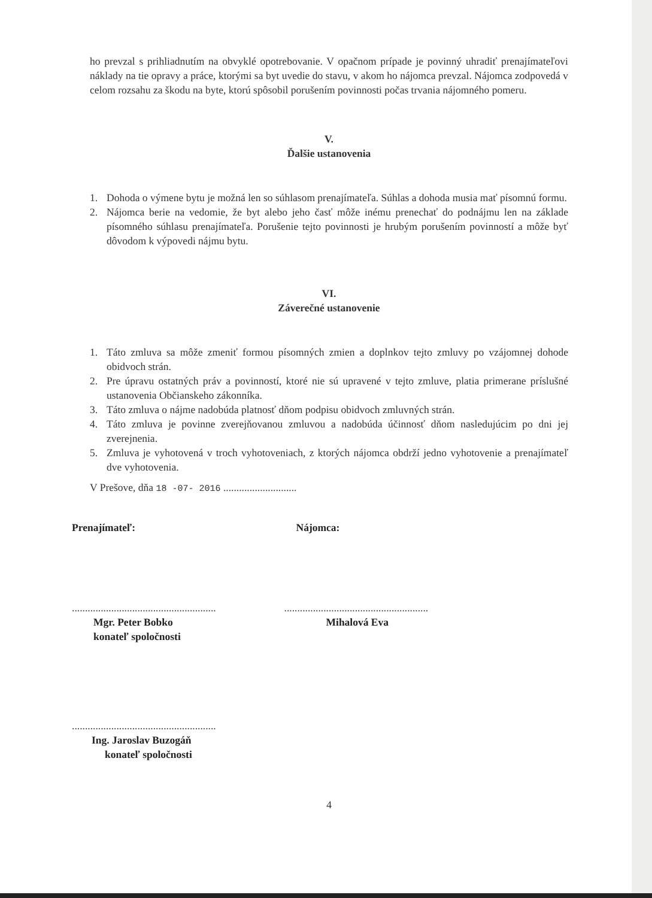ho prevzal s prihliadnutím na obvyklé opotrebovanie. V opačnom prípade je povinný uhradiť prenajímateľovi náklady na tie opravy a práce, ktorými sa byt uvedie do stavu, v akom ho nájomca prevzal. Nájomca zodpovedá v celom rozsahu za škodu na byte, ktorú spôsobil porušením povinnosti počas trvania nájomného pomeru.
V.
Ďalšie ustanovenia
1. Dohoda o výmene bytu je možná len so súhlasom prenajímateľa. Súhlas a dohoda musia mať písomnú formu.
2. Nájomca berie na vedomie, že byt alebo jeho časť môže inému prenechať do podnájmu len na základe písomného súhlasu prenajímateľa. Porušenie tejto povinnosti je hrubým porušením povinností a môže byť dôvodom k výpovedi nájmu bytu.
VI.
Záverečné ustanovenie
1. Táto zmluva sa môže zmeniť formou písomných zmien a doplnkov tejto zmluvy po vzájomnej dohode obidvoch strán.
2. Pre úpravu ostatných práv a povinností, ktoré nie sú upravené v tejto zmluve, platia primerane príslušné ustanovenia Občianskeho zákonníka.
3. Táto zmluva o nájme nadobúda platnosť dňom podpisu obidvoch zmluvných strán.
4. Táto zmluva je povinne zverejňovanou zmluvou a nadobúda účinnosť dňom nasledujúcim po dni jej zverejnenia.
5. Zmluva je vyhotovená v troch vyhotoveniach, z ktorých nájomca obdrží jedno vyhotovenie a prenajímateľ dve vyhotovenia.
V Prešove, dňa 18 -07- 2016 ............................
Prenajímateľ: Nájomca:
.......................................................
Mgr. Peter Bobko
konateľ spoločnosti
.......................................................
Mihalová Eva
.......................................................
Ing. Jaroslav Buzogáň
konateľ spoločnosti
4